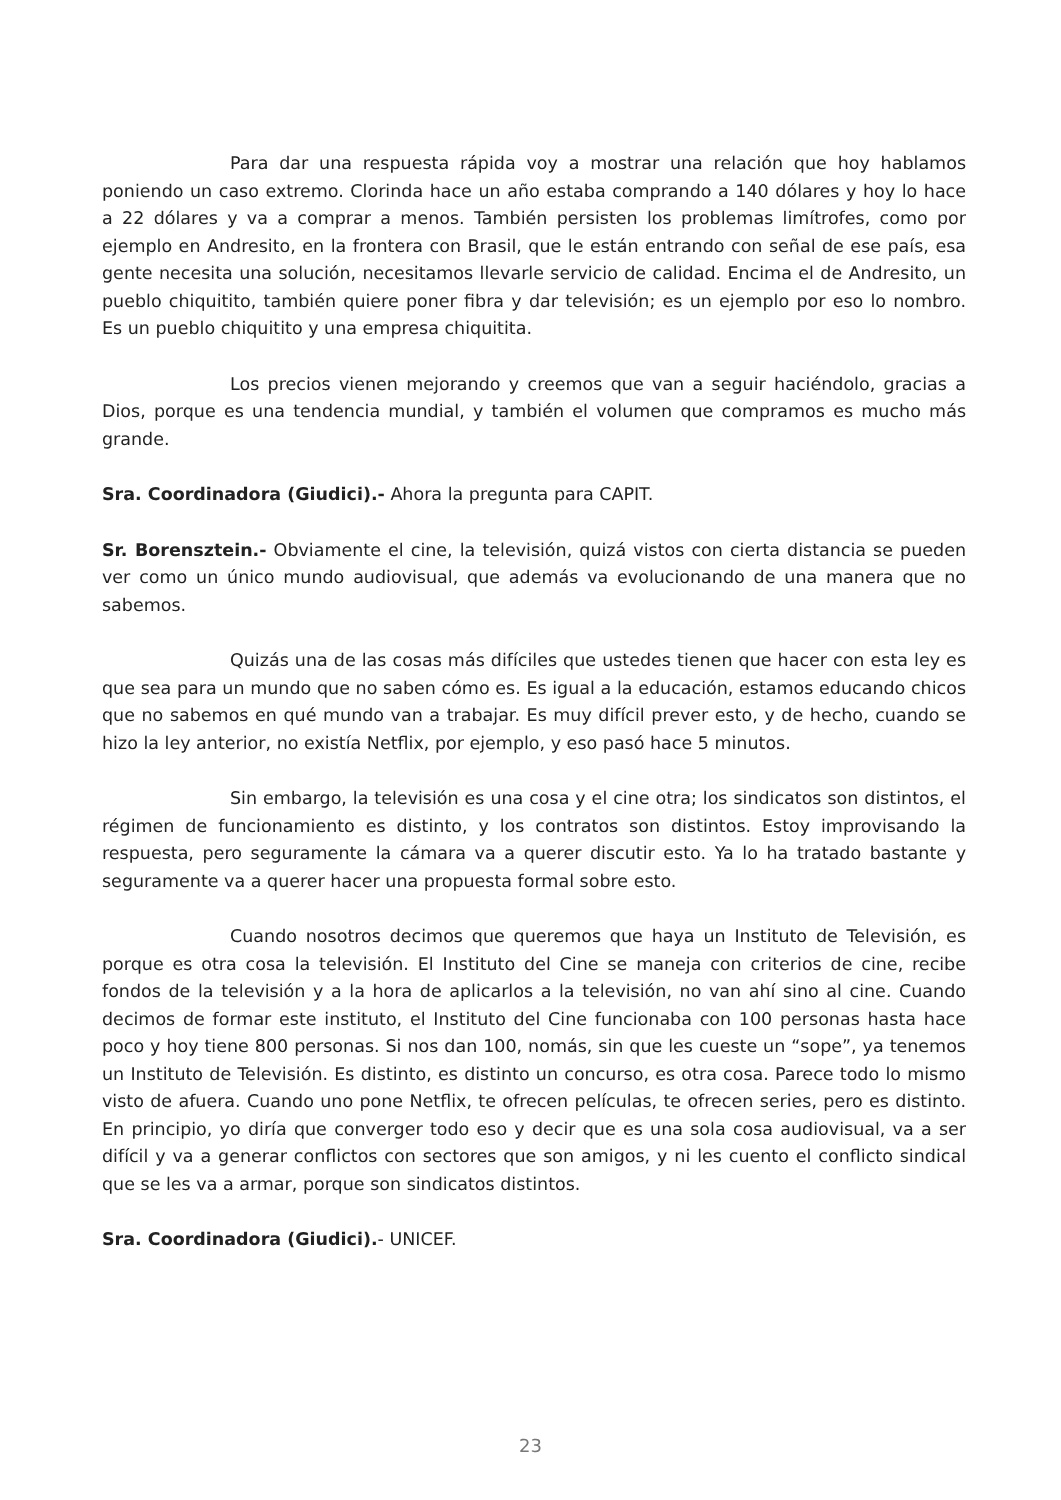Para dar una respuesta rápida voy a mostrar una relación que hoy hablamos poniendo un caso extremo. Clorinda hace un año estaba comprando a 140 dólares y hoy lo hace a 22 dólares y va a comprar a menos. También persisten los problemas limítrofes, como por ejemplo en Andresito, en la frontera con Brasil, que le están entrando con señal de ese país, esa gente necesita una solución, necesitamos llevarle servicio de calidad. Encima el de Andresito, un pueblo chiquitito, también quiere poner fibra y dar televisión; es un ejemplo por eso lo nombro. Es un pueblo chiquitito y una empresa chiquitita.
Los precios vienen mejorando y creemos que van a seguir haciéndolo, gracias a Dios, porque es una tendencia mundial, y también el volumen que compramos es mucho más grande.
Sra. Coordinadora (Giudici).- Ahora la pregunta para CAPIT.
Sr. Borensztein.- Obviamente el cine, la televisión, quizá vistos con cierta distancia se pueden ver como un único mundo audiovisual, que además va evolucionando de una manera que no sabemos.
Quizás una de las cosas más difíciles que ustedes tienen que hacer con esta ley es que sea para un mundo que no saben cómo es. Es igual a la educación, estamos educando chicos que no sabemos en qué mundo van a trabajar. Es muy difícil prever esto, y de hecho, cuando se hizo la ley anterior, no existía Netflix, por ejemplo, y eso pasó hace 5 minutos.
Sin embargo, la televisión es una cosa y el cine otra; los sindicatos son distintos, el régimen de funcionamiento es distinto, y los contratos son distintos. Estoy improvisando la respuesta, pero seguramente la cámara va a querer discutir esto. Ya lo ha tratado bastante y seguramente va a querer hacer una propuesta formal sobre esto.
Cuando nosotros decimos que queremos que haya un Instituto de Televisión, es porque es otra cosa la televisión. El Instituto del Cine se maneja con criterios de cine, recibe fondos de la televisión y a la hora de aplicarlos a la televisión, no van ahí sino al cine. Cuando decimos de formar este instituto, el Instituto del Cine funcionaba con 100 personas hasta hace poco y hoy tiene 800 personas. Si nos dan 100, nomás, sin que les cueste un “sope”, ya tenemos un Instituto de Televisión. Es distinto, es distinto un concurso, es otra cosa. Parece todo lo mismo visto de afuera. Cuando uno pone Netflix, te ofrecen películas, te ofrecen series, pero es distinto. En principio, yo diría que converger todo eso y decir que es una sola cosa audiovisual, va a ser difícil y va a generar conflictos con sectores que son amigos, y ni les cuento el conflicto sindical que se les va a armar, porque son sindicatos distintos.
Sra. Coordinadora (Giudici).- UNICEF.
23